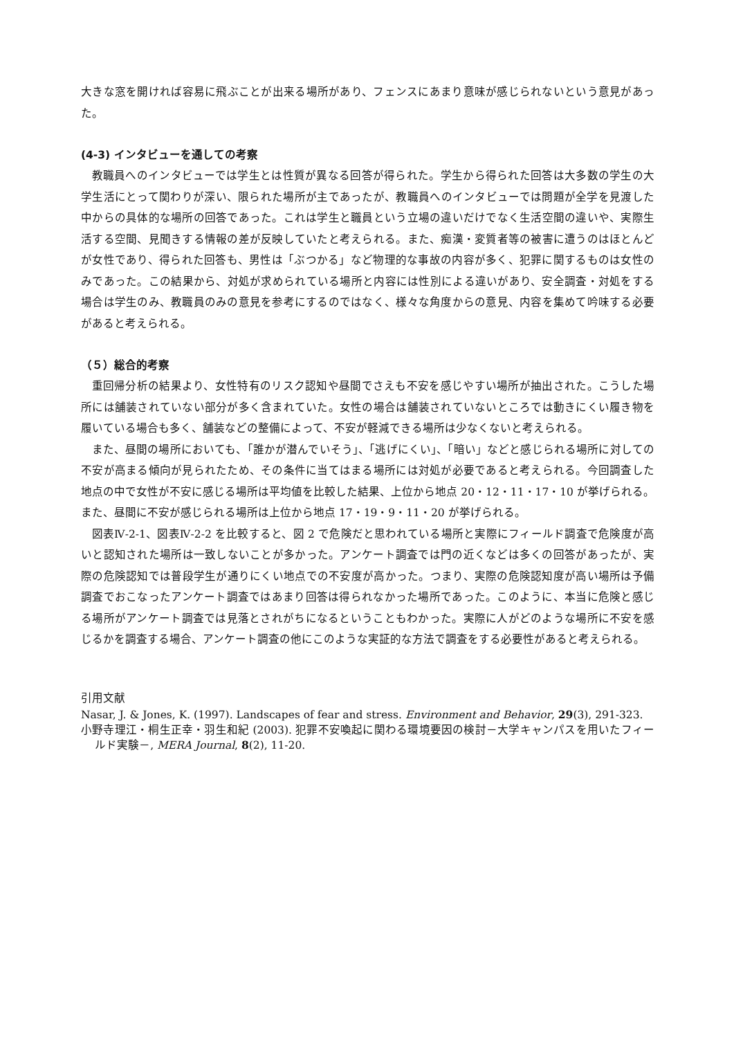大きな窓を開ければ容易に飛ぶことが出来る場所があり、フェンスにあまり意味が感じられないという意見があった。
(4-3) インタビューを通しての考察
教職員へのインタビューでは学生とは性質が異なる回答が得られた。学生から得られた回答は大多数の学生の大学生活にとって関わりが深い、限られた場所が主であったが、教職員へのインタビューでは問題が全学を見渡した中からの具体的な場所の回答であった。これは学生と職員という立場の違いだけでなく生活空間の違いや、実際生活する空間、見聞きする情報の差が反映していたと考えられる。また、痴漢・変質者等の被害に遭うのはほとんどが女性であり、得られた回答も、男性は「ぶつかる」など物理的な事故の内容が多く、犯罪に関するものは女性のみであった。この結果から、対処が求められている場所と内容には性別による違いがあり、安全調査・対処をする場合は学生のみ、教職員のみの意見を参考にするのではなく、様々な角度からの意見、内容を集めて吟味する必要があると考えられる。
（５）総合的考察
重回帰分析の結果より、女性特有のリスク認知や昼間でさえも不安を感じやすい場所が抽出された。こうした場所には舗装されていない部分が多く含まれていた。女性の場合は舗装されていないところでは動きにくい履き物を履いている場合も多く、舗装などの整備によって、不安が軽減できる場所は少なくないと考えられる。
また、昼間の場所においても、「誰かが潜んでいそう」、「逃げにくい」、「暗い」などと感じられる場所に対しての不安が高まる傾向が見られたため、その条件に当てはまる場所には対処が必要であると考えられる。今回調査した地点の中で女性が不安に感じる場所は平均値を比較した結果、上位から地点 20・12・11・17・10 が挙げられる。また、昼間に不安が感じられる場所は上位から地点 17・19・9・11・20 が挙げられる。
図表Ⅳ-2-1、図表Ⅳ-2-2 を比較すると、図 2 で危険だと思われている場所と実際にフィールド調査で危険度が高いと認知された場所は一致しないことが多かった。アンケート調査では門の近くなどは多くの回答があったが、実際の危険認知では普段学生が通りにくい地点での不安度が高かった。つまり、実際の危険認知度が高い場所は予備調査でおこなったアンケート調査ではあまり回答は得られなかった場所であった。このように、本当に危険と感じる場所がアンケート調査では見落とされがちになるということもわかった。実際に人がどのような場所に不安を感じるかを調査する場合、アンケート調査の他にこのような実証的な方法で調査をする必要性があると考えられる。
引用文献
Nasar, J. & Jones, K. (1997). Landscapes of fear and stress. Environment and Behavior, 29(3), 291-323.
小野寺理江・桐生正幸・羽生和紀 (2003). 犯罪不安喚起に関わる環境要因の検討－大学キャンパスを用いたフィールド実験－, MERA Journal, 8(2), 11-20.